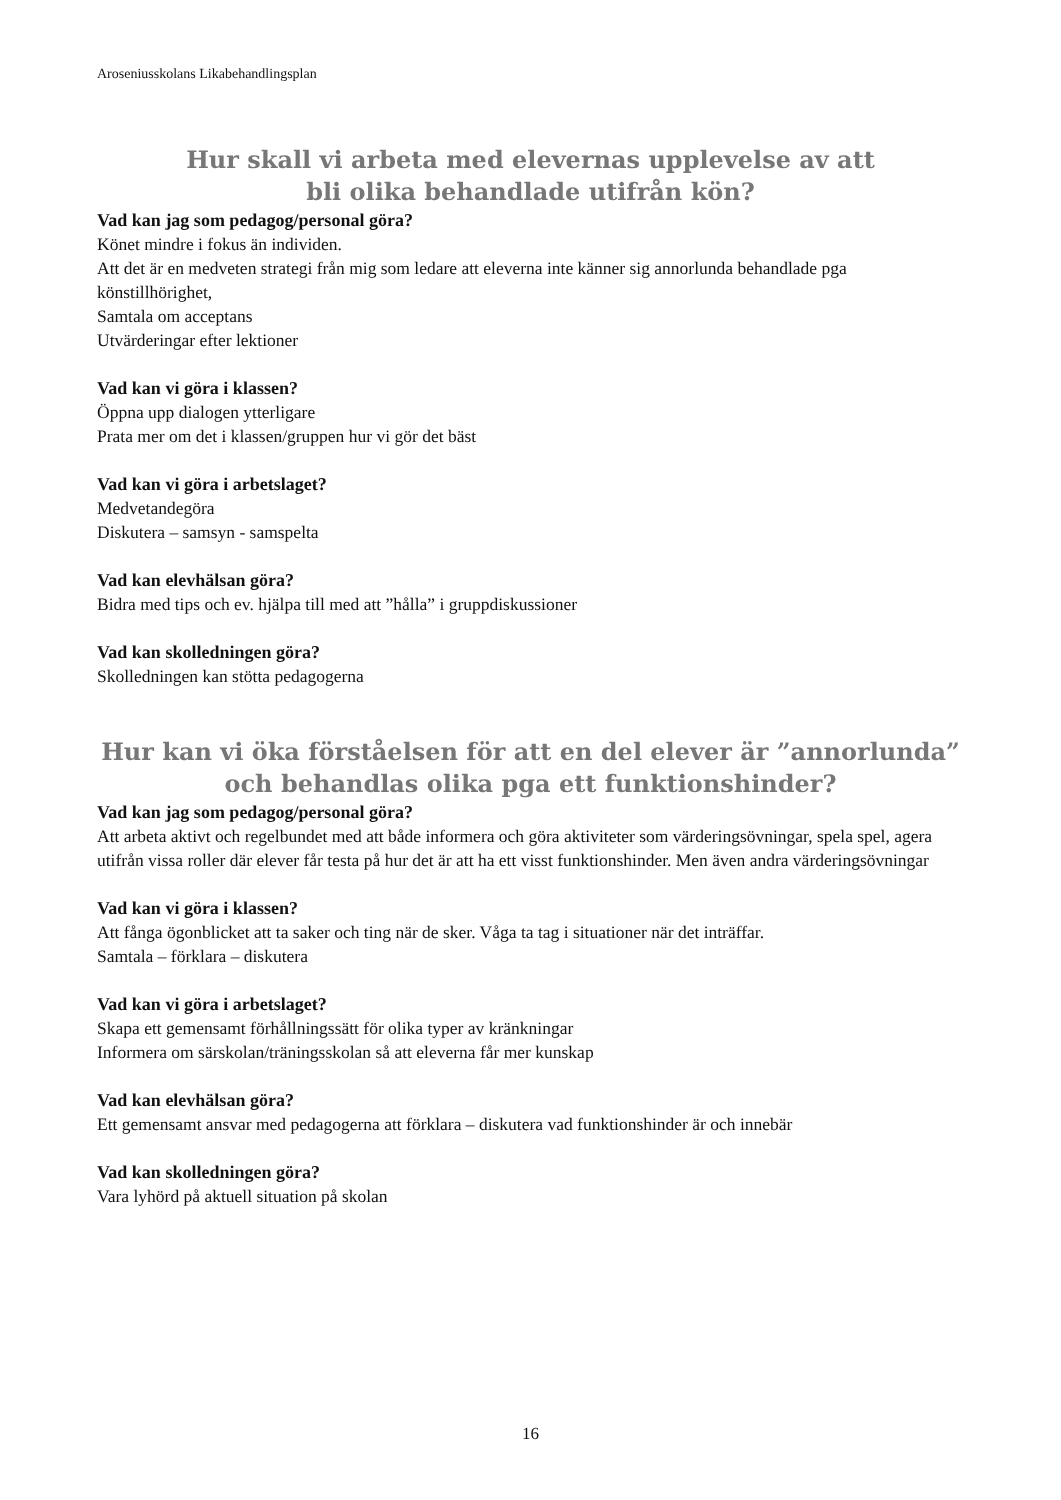Aroseniusskolans Likabehandlingsplan
Hur skall vi arbeta med elevernas upplevelse av att
bli olika behandlade utifrån kön?
Vad kan jag som pedagog/personal göra?
Könet mindre i fokus än individen.
Att det är en medveten strategi från mig som ledare att eleverna inte känner sig annorlunda behandlade pga könstillhörighet,
Samtala om acceptans
Utvärderingar efter lektioner
Vad kan vi göra i klassen?
Öppna upp dialogen ytterligare
Prata mer om det i klassen/gruppen hur vi gör det bäst
Vad kan vi göra i arbetslaget?
Medvetandegöra
Diskutera – samsyn - samspelta
Vad kan elevhälsan göra?
Bidra med tips och ev. hjälpa till med att ”hålla” i gruppdiskussioner
Vad kan skolledningen göra?
Skolledningen kan stötta pedagogerna
Hur kan vi öka förståelsen för att en del elever är ”annorlunda”
och behandlas olika pga ett funktionshinder?
Vad kan jag som pedagog/personal göra?
Att arbeta aktivt och regelbundet med att både informera och göra aktiviteter som värderingsövningar, spela spel, agera utifrån vissa roller där elever får testa på hur det är att ha ett visst funktionshinder. Men även andra värderingsövningar
Vad kan vi göra i klassen?
Att fånga ögonblicket att ta saker och ting när de sker. Våga ta tag i situationer när det inträffar.
Samtala – förklara – diskutera
Vad kan vi göra i arbetslaget?
Skapa ett gemensamt förhållningssätt för olika typer av kränkningar
Informera om särskolan/träningsskolan så att eleverna får mer kunskap
Vad kan elevhälsan göra?
Ett gemensamt ansvar med pedagogerna att förklara – diskutera vad funktionshinder är och innebär
Vad kan skolledningen göra?
Vara lyhörd på aktuell situation på skolan
16